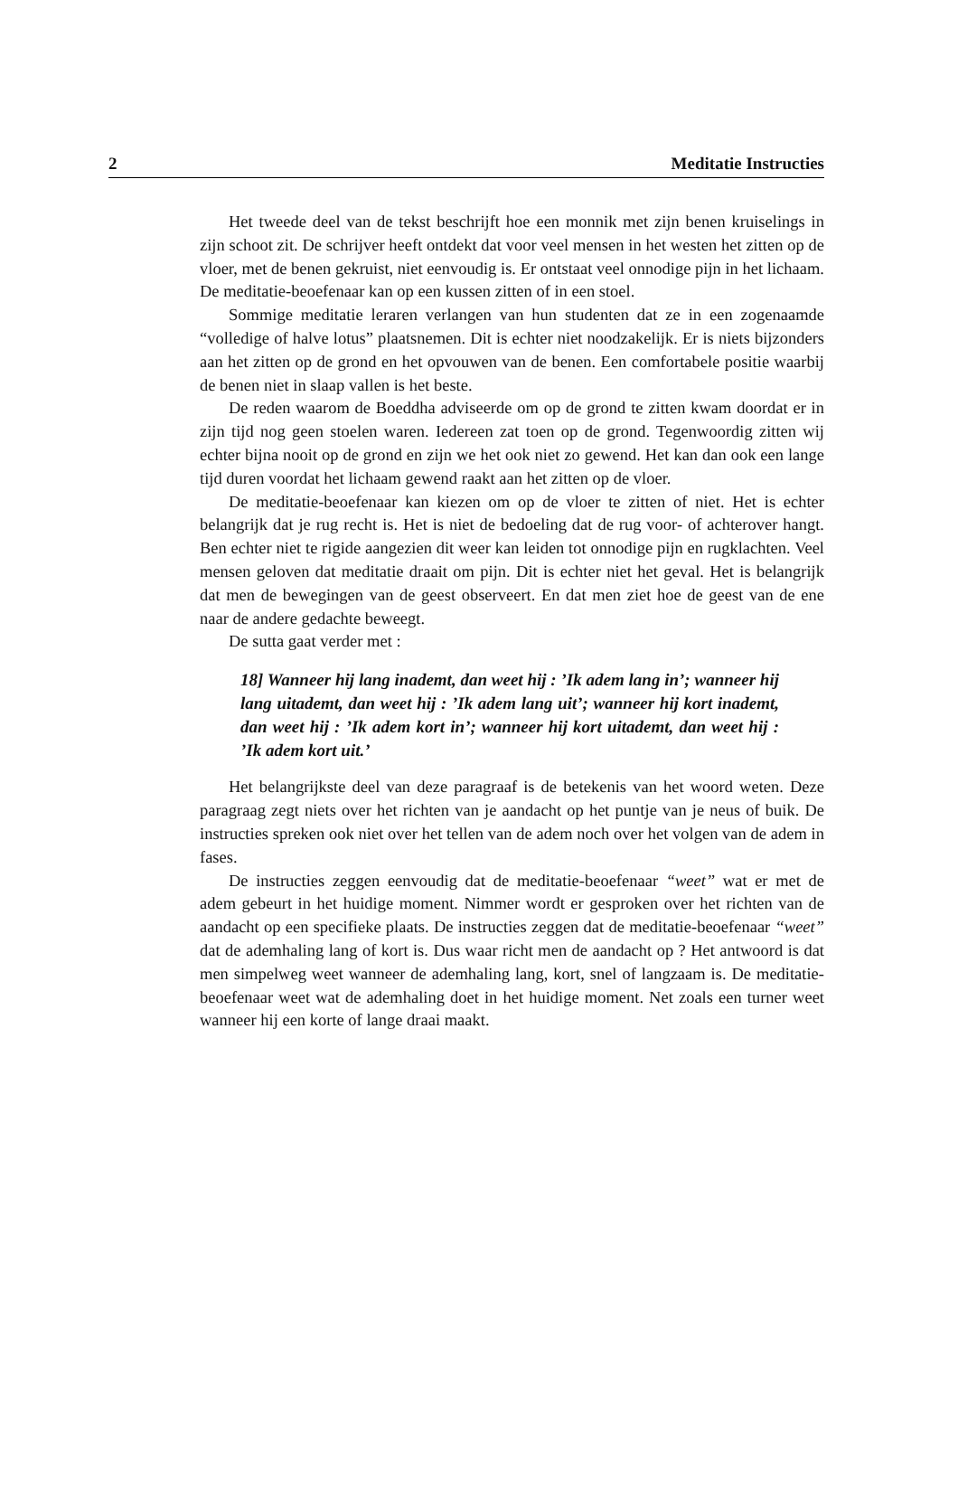2 Meditatie Instructies
Het tweede deel van de tekst beschrijft hoe een monnik met zijn benen kruiselings in zijn schoot zit. De schrijver heeft ontdekt dat voor veel mensen in het westen het zitten op de vloer, met de benen gekruist, niet eenvoudig is. Er ontstaat veel onnodige pijn in het lichaam. De meditatie-beoefenaar kan op een kussen zitten of in een stoel.
Sommige meditatie leraren verlangen van hun studenten dat ze in een zogenaamde “volledige of halve lotus” plaatsnemen. Dit is echter niet noodzakelijk. Er is niets bijzonders aan het zitten op de grond en het opvouwen van de benen. Een comfortabele positie waarbij de benen niet in slaap vallen is het beste.
De reden waarom de Boeddha adviseerde om op de grond te zitten kwam doordat er in zijn tijd nog geen stoelen waren. Iedereen zat toen op de grond. Tegenwoordig zitten wij echter bijna nooit op de grond en zijn we het ook niet zo gewend. Het kan dan ook een lange tijd duren voordat het lichaam gewend raakt aan het zitten op de vloer.
De meditatie-beoefenaar kan kiezen om op de vloer te zitten of niet. Het is echter belangrijk dat je rug recht is. Het is niet de bedoeling dat de rug voor- of achterover hangt. Ben echter niet te rigide aangezien dit weer kan leiden tot onnodige pijn en rugklachten. Veel mensen geloven dat meditatie draait om pijn. Dit is echter niet het geval. Het is belangrijk dat men de bewegingen van de geest observeert. En dat men ziet hoe de geest van de ene naar de andere gedachte beweegt.
De sutta gaat verder met :
18] Wanneer hij lang inademt, dan weet hij : ’Ik adem lang in’; wanneer hij lang uitademt, dan weet hij : ’Ik adem lang uit’; wanneer hij kort inademt, dan weet hij : ’Ik adem kort in’; wanneer hij kort uitademt, dan weet hij : ’Ik adem kort uit.’
Het belangrijkste deel van deze paragraaf is de betekenis van het woord weten. Deze paragraag zegt niets over het richten van je aandacht op het puntje van je neus of buik. De instructies spreken ook niet over het tellen van de adem noch over het volgen van de adem in fases.
De instructies zeggen eenvoudig dat de meditatie-beoefenaar “weet” wat er met de adem gebeurt in het huidige moment. Nimmer wordt er gesproken over het richten van de aandacht op een specifieke plaats. De instructies zeggen dat de meditatie-beoefenaar “weet” dat de ademhaling lang of kort is. Dus waar richt men de aandacht op ? Het antwoord is dat men simpelweg weet wanneer de ademhaling lang, kort, snel of langzaam is. De meditatie-beoefenaar weet wat de ademhaling doet in het huidige moment. Net zoals een turner weet wanneer hij een korte of lange draai maakt.